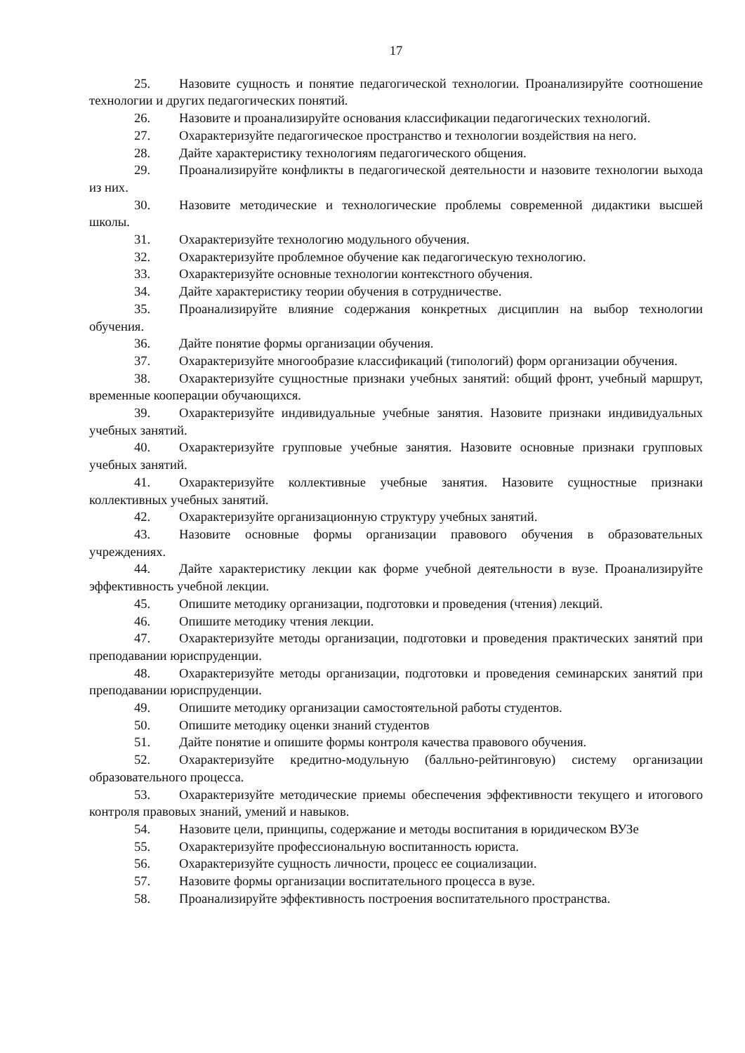17
25. Назовите сущность и понятие педагогической технологии. Проанализируйте соотношение технологии и других педагогических понятий.
26. Назовите и проанализируйте основания классификации педагогических технологий.
27. Охарактеризуйте педагогическое пространство и технологии воздействия на него.
28. Дайте характеристику технологиям педагогического общения.
29. Проанализируйте конфликты в педагогической деятельности и назовите технологии выхода из них.
30. Назовите методические и технологические проблемы современной дидактики высшей школы.
31. Охарактеризуйте технологию модульного обучения.
32. Охарактеризуйте проблемное обучение как педагогическую технологию.
33. Охарактеризуйте основные технологии контекстного обучения.
34. Дайте характеристику теории обучения в сотрудничестве.
35. Проанализируйте влияние содержания конкретных дисциплин на выбор технологии обучения.
36. Дайте понятие формы организации обучения.
37. Охарактеризуйте многообразие классификаций (типологий) форм организации обучения.
38. Охарактеризуйте сущностные признаки учебных занятий: общий фронт, учебный маршрут, временные кооперации обучающихся.
39. Охарактеризуйте индивидуальные учебные занятия. Назовите признаки индивидуальных учебных занятий.
40. Охарактеризуйте групповые учебные занятия. Назовите основные признаки групповых учебных занятий.
41. Охарактеризуйте коллективные учебные занятия. Назовите сущностные признаки коллективных учебных занятий.
42. Охарактеризуйте организационную структуру учебных занятий.
43. Назовите основные формы организации правового обучения в образовательных учреждениях.
44. Дайте характеристику лекции как форме учебной деятельности в вузе. Проанализируйте эффективность учебной лекции.
45. Опишите методику организации, подготовки и проведения (чтения) лекций.
46. Опишите методику чтения лекции.
47. Охарактеризуйте методы организации, подготовки и проведения практических занятий при преподавании юриспруденции.
48. Охарактеризуйте методы организации, подготовки и проведения семинарских занятий при преподавании юриспруденции.
49. Опишите методику организации самостоятельной работы студентов.
50. Опишите методику оценки знаний студентов
51. Дайте понятие и опишите формы контроля качества правового обучения.
52. Охарактеризуйте кредитно-модульную (балльно-рейтинговую) систему организации образовательного процесса.
53. Охарактеризуйте методические приемы обеспечения эффективности текущего и итогового контроля правовых знаний, умений и навыков.
54. Назовите цели, принципы, содержание и методы воспитания в юридическом ВУЗе
55. Охарактеризуйте профессиональную воспитанность юриста.
56. Охарактеризуйте сущность личности, процесс ее социализации.
57. Назовите формы организации воспитательного процесса в вузе.
58. Проанализируйте эффективность построения воспитательного пространства.